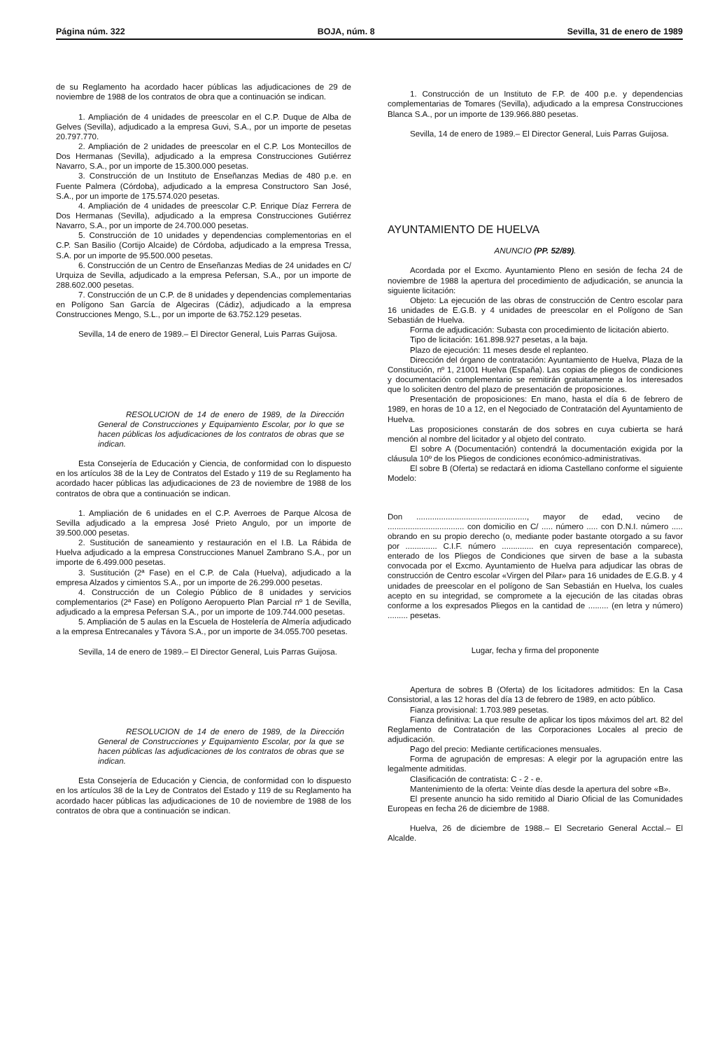Página núm. 322 BOJA, núm. 8 Sevilla, 31 de enero de 1989
de su Reglamento ha acordado hacer públicas las adjudicaciones de 29 de noviembre de 1988 de los contratos de obra que a continuación se indican.
1. Ampliación de 4 unidades de preescolar en el C.P. Duque de Alba de Gelves (Sevilla), adjudicado a la empresa Guvi, S.A., por un importe de pesetas 20.797.770.
2. Ampliación de 2 unidades de preescolar en el C.P. Los Montecillos de Dos Hermanas (Sevilla), adjudicado a la empresa Construcciones Gutiérrez Navarro, S.A., por un importe de 15.300.000 pesetas.
3. Construcción de un Instituto de Enseñanzas Medias de 480 p.e. en Fuente Palmera (Córdoba), adjudicado a la empresa Constructoro San José, S.A., por un importe de 175.574.020 pesetas.
4. Ampliación de 4 unidades de preescolar C.P. Enrique Díaz Ferrera de Dos Hermanas (Sevilla), adjudicado a la empresa Construcciones Gutiérrez Navarro, S.A., por un importe de 24.700.000 pesetas.
5. Construcción de 10 unidades y dependencias complementorias en el C.P. San Basilio (Cortijo Alcaide) de Córdoba, adjudicado a la empresa Tressa, S.A. por un importe de 95.500.000 pesetas.
6. Construcción de un Centro de Enseñanzas Medias de 24 unidades en C/ Urquiza de Sevilla, adjudicado a la empresa Pefersan, S.A., por un importe de 288.602.000 pesetas.
7. Construcción de un C.P. de 8 unidades y dependencias complementarias en Polígono San García de Algeciras (Cádiz), adjudicado a la empresa Construcciones Mengo, S.L., por un importe de 63.752.129 pesetas.
Sevilla, 14 de enero de 1989.– El Director General, Luis Parras Guijosa.
RESOLUCION de 14 de enero de 1989, de la Dirección General de Construcciones y Equipamiento Escolar, por lo que se hacen públicas los adjudicaciones de los contratos de obras que se indican.
Esta Consejería de Educación y Ciencia, de conformidad con lo dispuesto en los artículos 38 de la Ley de Contratos del Estado y 119 de su Reglamento ha acordado hacer públicas las adjudicaciones de 23 de noviembre de 1988 de los contratos de obra que a continuación se indican.
1. Ampliación de 6 unidades en el C.P. Averroes de Parque Alcosa de Sevilla adjudicado a la empresa José Prieto Angulo, por un importe de 39.500.000 pesetas.
2. Sustitución de saneamiento y restauración en el I.B. La Rábida de Huelva adjudicado a la empresa Construcciones Manuel Zambrano S.A., por un importe de 6.499.000 pesetas.
3. Sustitución (2ª Fase) en el C.P. de Cala (Huelva), adjudicado a la empresa Alzados y cimientos S.A., por un importe de 26.299.000 pesetas.
4. Construcción de un Colegio Público de 8 unidades y servicios complementarios (2ª Fase) en Polígono Aeropuerto Plan Parcial nº 1 de Sevilla, adjudicado a la empresa Pefersan S.A., por un importe de 109.744.000 pesetas.
5. Ampliación de 5 aulas en la Escuela de Hostelería de Almería adjudicado a la empresa Entrecanales y Távora S.A., por un importe de 34.055.700 pesetas.
Sevilla, 14 de enero de 1989.– El Director General, Luis Parras Guijosa.
RESOLUCION de 14 de enero de 1989, de la Dirección General de Construcciones y Equipamiento Escolar, por la que se hacen públicas las adjudicaciones de los contratos de obras que se indican.
Esta Consejería de Educación y Ciencia, de conformidad con lo dispuesto en los artículos 38 de la Ley de Contratos del Estado y 119 de su Reglamento ha acordado hacer públicas las adjudicaciones de 10 de noviembre de 1988 de los contratos de obra que a continuación se indican.
1. Construcción de un Instituto de F.P. de 400 p.e. y dependencias complementarias de Tomares (Sevilla), adjudicado a la empresa Construcciones Blanca S.A., por un importe de 139.966.880 pesetas.
Sevilla, 14 de enero de 1989.– El Director General, Luis Parras Guijosa.
AYUNTAMIENTO DE HUELVA
ANUNCIO (PP. 52/89).
Acordada por el Excmo. Ayuntamiento Pleno en sesión de fecha 24 de noviembre de 1988 la apertura del procedimiento de adjudicación, se anuncia la siguiente licitación:
Objeto: La ejecución de las obras de construcción de Centro escolar para 16 unidades de E.G.B. y 4 unidades de preescolar en el Polígono de San Sebastián de Huelva.
Forma de adjudicación: Subasta con procedimiento de licitación abierto.
Tipo de licitación: 161.898.927 pesetas, a la baja.
Plazo de ejecución: 11 meses desde el replanteo.
Dirección del órgano de contratación: Ayuntamiento de Huelva, Plaza de la Constitución, nº 1, 21001 Huelva (España). Las copias de pliegos de condiciones y documentación complementario se remitirán gratuitamente a los interesados que lo soliciten dentro del plazo de presentación de proposiciones.
Presentación de proposiciones: En mano, hasta el día 6 de febrero de 1989, en horas de 10 a 12, en el Negociado de Contratación del Ayuntamiento de Huelva.
Las proposiciones constarán de dos sobres en cuya cubierta se hará mención al nombre del licitador y al objeto del contrato.
El sobre A (Documentación) contendrá la documentación exigida por la cláusula 10º de los Pliegos de condiciones económico-administrativas.
El sobre B (Oferta) se redactará en idioma Castellano conforme el siguiente Modelo:
Don ................................................., mayor de edad, vecino de .................................. con domicilio en C/ ..... número ..... con D.N.I. número ..... obrando en su propio derecho (o, mediante poder bastante otorgado a su favor por .............. C.I.F. número .............. en cuya representación comparece), enterado de los Pliegos de Condiciones que sirven de base a la subasta convocada por el Excmo. Ayuntamiento de Huelva para adjudicar las obras de construcción de Centro escolar «Virgen del Pilar» para 16 unidades de E.G.B. y 4 unidades de preescolar en el polígono de San Sebastián en Huelva, los cuales acepto en su integridad, se compromete a la ejecución de las citadas obras conforme a los expresados Pliegos en la cantidad de ......... (en letra y número) ......... pesetas.
Lugar, fecha y firma del proponente
Apertura de sobres B (Oferta) de los licitadores admitidos: En la Casa Consistorial, a las 12 horas del día 13 de febrero de 1989, en acto público.
Fianza provisional: 1.703.989 pesetas.
Fianza definitiva: La que resulte de aplicar los tipos máximos del art. 82 del Reglamento de Contratación de las Corporaciones Locales al precio de adjudicación.
Pago del precio: Mediante certificaciones mensuales.
Forma de agrupación de empresas: A elegir por la agrupación entre las legalmente admitidas.
Clasificación de contratista: C - 2 - e.
Mantenimiento de la oferta: Veinte días desde la apertura del sobre «B».
El presente anuncio ha sido remitido al Diario Oficial de las Comunidades Europeas en fecha 26 de diciembre de 1988.
Huelva, 26 de diciembre de 1988.– El Secretario General Acctal.– El Alcalde.